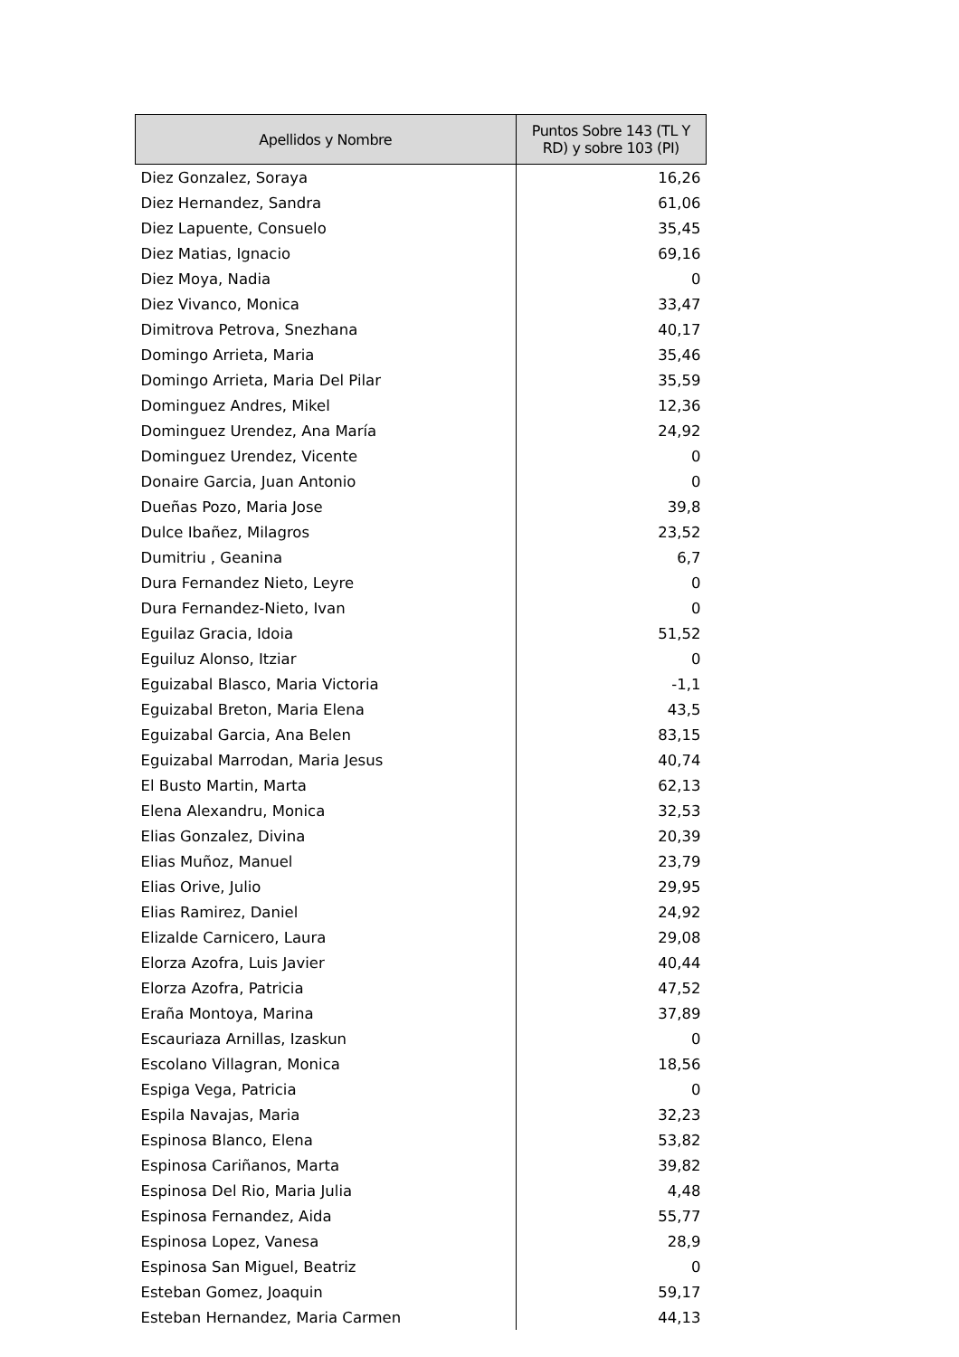| Apellidos y Nombre | Puntos Sobre 143 (TL Y RD) y sobre 103 (PI) |
| --- | --- |
| Diez Gonzalez, Soraya | 16,26 |
| Diez Hernandez, Sandra | 61,06 |
| Diez Lapuente, Consuelo | 35,45 |
| Diez Matias, Ignacio | 69,16 |
| Diez Moya, Nadia | 0 |
| Diez Vivanco, Monica | 33,47 |
| Dimitrova Petrova, Snezhana | 40,17 |
| Domingo Arrieta, Maria | 35,46 |
| Domingo Arrieta, Maria Del Pilar | 35,59 |
| Dominguez Andres, Mikel | 12,36 |
| Dominguez Urendez, Ana María | 24,92 |
| Dominguez Urendez, Vicente | 0 |
| Donaire Garcia, Juan Antonio | 0 |
| Dueñas Pozo, Maria Jose | 39,8 |
| Dulce Ibañez, Milagros | 23,52 |
| Dumitriu , Geanina | 6,7 |
| Dura Fernandez Nieto, Leyre | 0 |
| Dura Fernandez-Nieto, Ivan | 0 |
| Eguilaz Gracia, Idoia | 51,52 |
| Eguiluz Alonso, Itziar | 0 |
| Eguizabal Blasco, Maria Victoria | -1,1 |
| Eguizabal Breton, Maria Elena | 43,5 |
| Eguizabal Garcia, Ana Belen | 83,15 |
| Eguizabal Marrodan, Maria Jesus | 40,74 |
| El Busto Martin, Marta | 62,13 |
| Elena Alexandru, Monica | 32,53 |
| Elias Gonzalez, Divina | 20,39 |
| Elias Muñoz, Manuel | 23,79 |
| Elias Orive, Julio | 29,95 |
| Elias Ramirez, Daniel | 24,92 |
| Elizalde Carnicero, Laura | 29,08 |
| Elorza Azofra, Luis Javier | 40,44 |
| Elorza Azofra, Patricia | 47,52 |
| Eraña Montoya, Marina | 37,89 |
| Escauriaza Arnillas, Izaskun | 0 |
| Escolano Villagran, Monica | 18,56 |
| Espiga Vega, Patricia | 0 |
| Espila Navajas, Maria | 32,23 |
| Espinosa Blanco, Elena | 53,82 |
| Espinosa Cariñanos, Marta | 39,82 |
| Espinosa Del Rio, Maria Julia | 4,48 |
| Espinosa Fernandez, Aida | 55,77 |
| Espinosa Lopez, Vanesa | 28,9 |
| Espinosa San Miguel, Beatriz | 0 |
| Esteban Gomez, Joaquin | 59,17 |
| Esteban Hernandez, Maria Carmen | 44,13 |